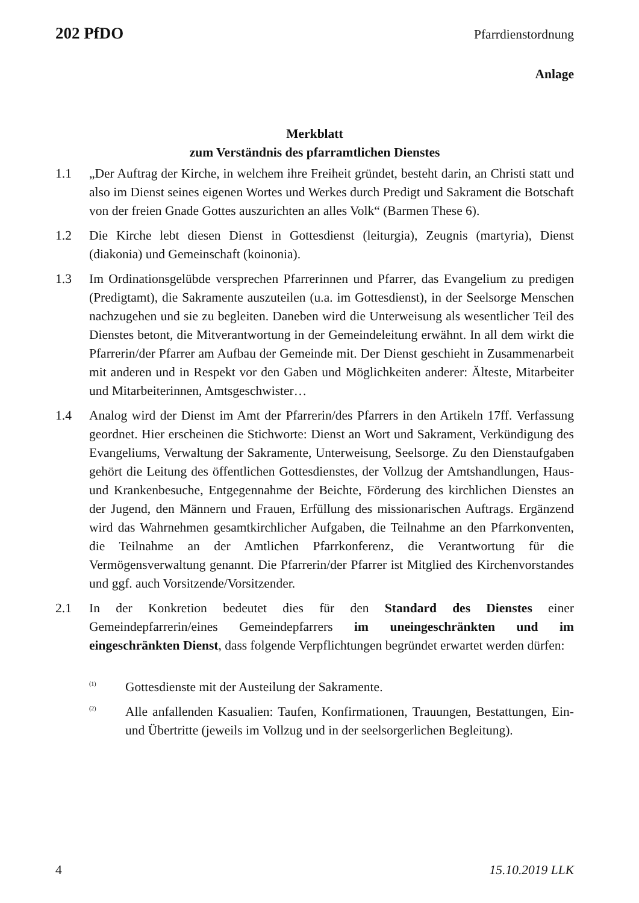202 PfDO Pfarrdienstordnung
Anlage
Merkblatt
zum Verständnis des pfarramtlichen Dienstes
1.1 „Der Auftrag der Kirche, in welchem ihre Freiheit gründet, besteht darin, an Christi statt und also im Dienst seines eigenen Wortes und Werkes durch Predigt und Sakrament die Botschaft von der freien Gnade Gottes auszurichten an alles Volk“ (Barmen These 6).
1.2 Die Kirche lebt diesen Dienst in Gottesdienst (leiturgia), Zeugnis (martyria), Dienst (diakonia) und Gemeinschaft (koinonia).
1.3 Im Ordinationsgelübde versprechen Pfarrerinnen und Pfarrer, das Evangelium zu predigen (Predigtamt), die Sakramente auszuteilen (u.a. im Gottesdienst), in der Seelsorge Menschen nachzugehen und sie zu begleiten. Daneben wird die Unterweisung als wesentlicher Teil des Dienstes betont, die Mitverantwortung in der Gemeindeleitung erwähnt. In all dem wirkt die Pfarrerin/der Pfarrer am Aufbau der Gemeinde mit. Der Dienst geschieht in Zusammenarbeit mit anderen und in Respekt vor den Gaben und Möglichkeiten anderer: Älteste, Mitarbeiter und Mitarbeiterinnen, Amtsgeschwister…
1.4 Analog wird der Dienst im Amt der Pfarrerin/des Pfarrers in den Artikeln 17ff. Verfassung geordnet. Hier erscheinen die Stichworte: Dienst an Wort und Sakrament, Verkündigung des Evangeliums, Verwaltung der Sakramente, Unterweisung, Seelsorge. Zu den Dienstaufgaben gehört die Leitung des öffentlichen Gottesdienstes, der Vollzug der Amtshandlungen, Haus- und Krankenbesuche, Entgegennahme der Beichte, Förderung des kirchlichen Dienstes an der Jugend, den Männern und Frauen, Erfüllung des missionarischen Auftrags. Ergänzend wird das Wahrnehmen gesamtkirchlicher Aufgaben, die Teilnahme an den Pfarrkonventen, die Teilnahme an der Amtlichen Pfarrkonferenz, die Verantwortung für die Vermögensverwaltung genannt. Die Pfarrerin/der Pfarrer ist Mitglied des Kirchenvorstandes und ggf. auch Vorsitzende/Vorsitzender.
2.1 In der Konkretion bedeutet dies für den Standard des Dienstes einer Gemeindepfarrerin/eines Gemeindepfarrers im uneingeschränkten und im eingeschränkten Dienst, dass folgende Verpflichtungen begründet erwartet werden dürfen:
<sup>(1)</sup>
Gottesdienste mit der Austeilung der Sakramente.
<sup>(2)</sup>
Alle anfallenden Kasualien: Taufen, Konfirmationen, Trauungen, Bestattungen, Ein- und Übertritte (jeweils im Vollzug und in der seelsorgerlichen Begleitung).
4 15.10.2019 LLK